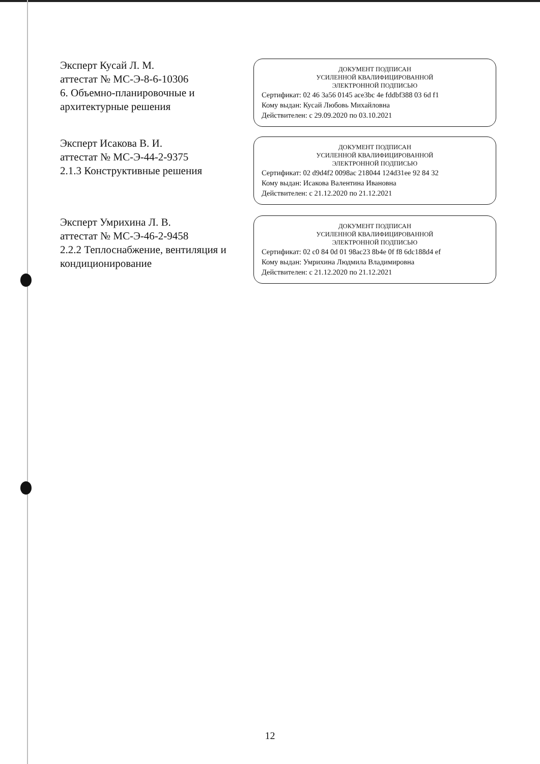Эксперт Кусай Л. М.
аттестат № МС-Э-8-6-10306
6. Объемно-планировочные и архитектурные решения
ДОКУМЕНТ ПОДПИСАН
УСИЛЕННОЙ КВАЛИФИЦИРОВАННОЙ
ЭЛЕКТРОННОЙ ПОДПИСЬЮ
Сертификат: 02 46 3a56 0145 ace3bc 4e fddbf388 03 6d f1
Кому выдан: Кусай Любовь Михайловна
Действителен: с 29.09.2020 по 03.10.2021
Эксперт Исакова В. И.
аттестат № МС-Э-44-2-9375
2.1.3 Конструктивные решения
ДОКУМЕНТ ПОДПИСАН
УСИЛЕННОЙ КВАЛИФИЦИРОВАННОЙ
ЭЛЕКТРОННОЙ ПОДПИСЬЮ
Сертификат: 02 d9d4f2 0098ac 218044 124d31ee 92 84 32
Кому выдан: Исакова Валентина Ивановна
Действителен: с 21.12.2020 по 21.12.2021
Эксперт Умрихина Л. В.
аттестат № МС-Э-46-2-9458
2.2.2 Теплоснабжение, вентиляция и кондиционирование
ДОКУМЕНТ ПОДПИСАН
УСИЛЕННОЙ КВАЛИФИЦИРОВАННОЙ
ЭЛЕКТРОННОЙ ПОДПИСЬЮ
Сертификат: 02 c0 84 0d 01 98ac23 8b4e 0f f8 6dc188d4 ef
Кому выдан: Умрихина Людмила Владимировна
Действителен: с 21.12.2020 по 21.12.2021
12